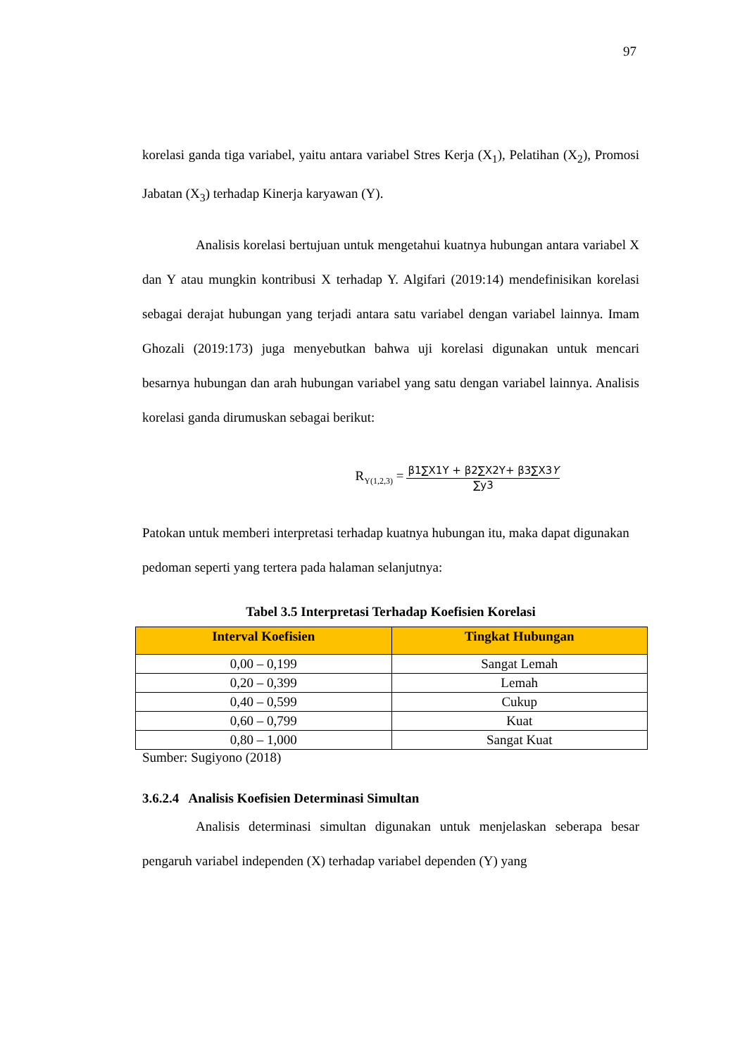97
korelasi ganda tiga variabel, yaitu antara variabel Stres Kerja (X<sub>1</sub>), Pelatihan (X<sub>2</sub>), Promosi Jabatan (X<sub>3</sub>) terhadap Kinerja karyawan (Y).
Analisis korelasi bertujuan untuk mengetahui kuatnya hubungan antara variabel X dan Y atau mungkin kontribusi X terhadap Y. Algifari (2019:14) mendefinisikan korelasi sebagai derajat hubungan yang terjadi antara satu variabel dengan variabel lainnya. Imam Ghozali (2019:173) juga menyebutkan bahwa uji korelasi digunakan untuk mencari besarnya hubungan dan arah hubungan variabel yang satu dengan variabel lainnya. Analisis korelasi ganda dirumuskan sebagai berikut:
R<sub>Y(1,2,3)</sub> =
β1∑X1Y + β2∑X2Y+ β3∑X3Y
∑y3
Patokan untuk memberi interpretasi terhadap kuatnya hubungan itu, maka dapat digunakan pedoman seperti yang tertera pada halaman selanjutnya:
Tabel 3.5 Interpretasi Terhadap Koefisien Korelasi
| Interval Koefisien | Tingkat Hubungan |
| --- | --- |
| 0,00 – 0,199 | Sangat Lemah |
| 0,20 – 0,399 | Lemah |
| 0,40 – 0,599 | Cukup |
| 0,60 – 0,799 | Kuat |
| 0,80 – 1,000 | Sangat Kuat |
Sumber: Sugiyono (2018)
3.6.2.4 Analisis Koefisien Determinasi Simultan
Analisis determinasi simultan digunakan untuk menjelaskan seberapa besar pengaruh variabel independen (X) terhadap variabel dependen (Y) yang